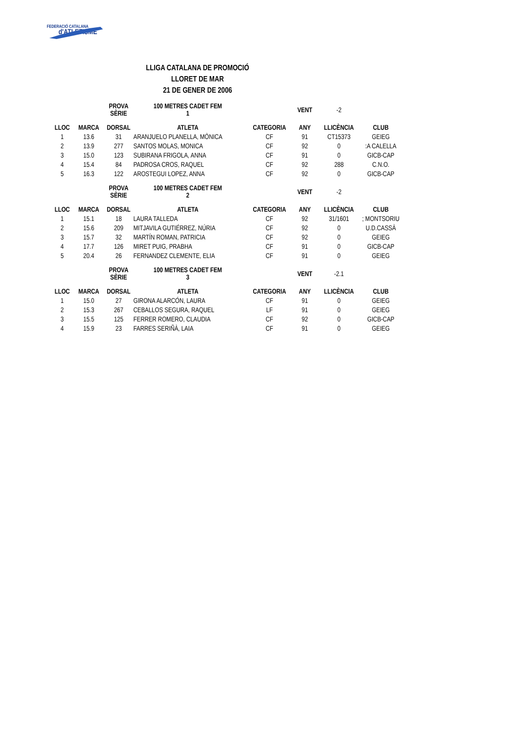FEDERACIÓ CATALANA
d'ATLETISME
LLIGA CATALANA DE PROMOCIÓ
LLORET DE MAR
21 DE GENER DE 2006
| | | PROVA SÈRIE | 100 METRES CADET FEM 1 | | VENT | -2 | |
| LLOC | MARCA | DORSAL | ATLETA | CATEGORIA | ANY | LLICÈNCIA | CLUB |
| 1 | 13.6 | 31 | ARANJUELO PLANELLA, MÒNICA | CF | 91 | CT15373 | GEIEG |
| 2 | 13.9 | 277 | SANTOS MOLAS, MONICA | CF | 92 | 0 | :A CALELLA |
| 3 | 15.0 | 123 | SUBIRANA FRIGOLA, ANNA | CF | 91 | 0 | GICB-CAP |
| 4 | 15.4 | 84 | PADROSA CROS, RAQUEL | CF | 92 | 288 | C.N.O. |
| 5 | 16.3 | 122 | AROSTEGUI LOPEZ, ANNA | CF | 92 | 0 | GICB-CAP |
| | | PROVA SÈRIE | 100 METRES CADET FEM 2 | | VENT | -2 | |
| LLOC | MARCA | DORSAL | ATLETA | CATEGORIA | ANY | LLICÈNCIA | CLUB |
| 1 | 15.1 | 18 | LAURA TALLEDA | CF | 92 | 31/1601 | ; MONTSORIU |
| 2 | 15.6 | 209 | MITJAVILA GUTIÉRREZ, NÚRIA | CF | 92 | 0 | U.D.CASSÀ |
| 3 | 15.7 | 32 | MARTÍN ROMAN, PATRICIA | CF | 92 | 0 | GEIEG |
| 4 | 17.7 | 126 | MIRET PUIG, PRABHA | CF | 91 | 0 | GICB-CAP |
| 5 | 20.4 | 26 | FERNANDEZ CLEMENTE, ELIA | CF | 91 | 0 | GEIEG |
| | | PROVA SÈRIE | 100 METRES CADET FEM 3 | | VENT | -2.1 | |
| LLOC | MARCA | DORSAL | ATLETA | CATEGORIA | ANY | LLICÈNCIA | CLUB |
| 1 | 15.0 | 27 | GIRONA ALARCÓN, LAURA | CF | 91 | 0 | GEIEG |
| 2 | 15.3 | 267 | CEBALLOS SEGURA, RAQUEL | LF | 91 | 0 | GEIEG |
| 3 | 15.5 | 125 | FERRER ROMERO, CLAUDIA | CF | 92 | 0 | GICB-CAP |
| 4 | 15.9 | 23 | FARRES SERIÑÀ, LAIA | CF | 91 | 0 | GEIEG |